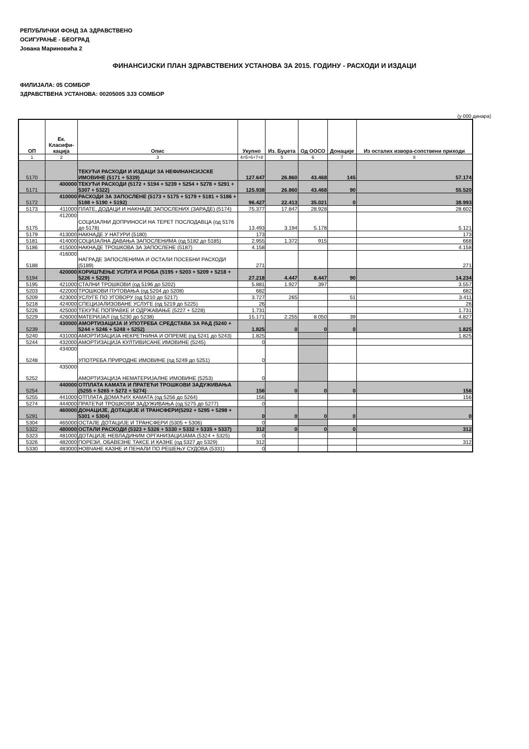РЕПУБЛИЧКИ ФОНД ЗА ЗДРАВСТВЕНО
ОСИГУРАЊЕ - БЕОГРАД
Јована Мариновића 2
ФИНАНСИЈСКИ ПЛАН ЗДРАВСТВЕНИХ УСТАНОВА ЗА 2015. ГОДИНУ - РАСХОДИ И ИЗДАЦИ
ФИЛИЈАЛА: 05 СОМБОР
ЗДРАВСТВЕНА УСТАНОВА: 00205005 ЗЈЗ СОМБОР
(у 000 динара)
| ОП | Ек. Класифи-кација | Опис | Укупно | Из. Буџета | Од ООСО | Донације | Из осталих извора-сопствени приходи |
| --- | --- | --- | --- | --- | --- | --- | --- |
| 1 | 2 | 3 | 4=5+6+7+8 | 5 | 6 | 7 | 8 |
| 5170 | | ТЕКУЋИ РАСХОДИ И ИЗДАЦИ ЗА НЕФИНАНСИЈСКЕ ИМОВИНЕ (5171 + 5339) | 127.647 | 26.860 | 43.468 | 145 | 57.174 |
| 5171 | 400000 | ТЕКУЋИ РАСХОДИ (5172 + 5194 + 5239 + 5254 + 5278 + 5291 + 5307 + 5322) | 125.938 | 26.860 | 43.468 | 90 | 55.520 |
| 5172 | 410000 | РАСХОДИ ЗА ЗАПОСЛЕНЕ (5173 + 5175 + 5179 + 5181 + 5186 + 5188 + 5190 + 5192) | 96.427 | 22.413 | 35.021 | 0 | 38.993 |
| 5173 | 411000 | ПЛАТЕ, ДОДАЦИ И НАКНАДЕ ЗАПОСЛЕНИХ (ЗАРАДЕ) (5174) | 75.377 | 17.847 | 28.928 | | 28.602 |
| 5175 | 412000 | СОЦИЈАЛНИ ДОПРИНОСИ НА ТЕРЕТ ПОСЛОДАВЦА (од 5176 до 5178) | 13.493 | 3.194 | 5.178 | | 5.121 |
| 5179 | 413000 | НАКНАДЕ У НАТУРИ (5180) | 173 | | | | 173 |
| 5181 | 414000 | СОЦИЈАЛНА ДАВАЊА ЗАПОСЛЕНИМА (од 5182 до 5185) | 2.955 | 1.372 | 915 | | 668 |
| 5186 | 415000 | НАКНАДЕ ТРОШКОВА ЗА ЗАПОСЛЕНЕ (5187) | 4.158 | | | | 4.158 |
| 5188 | 416000 | НАГРАДЕ ЗАПОСЛЕНИМА И ОСТАЛИ ПОСЕБНИ РАСХОДИ (5189) | 271 | | | | 271 |
| 5194 | 420000 | КОРИШЋЕЊЕ УСЛУГА И РОБА (5195 + 5203 + 5209 + 5218 + 5226 + 5229) | 27.218 | 4.447 | 8.447 | 90 | 14.234 |
| 5195 | 421000 | СТАЛНИ ТРОШКОВИ (од 5196 до 5202) | 5.881 | 1.927 | 397 | | 3.557 |
| 5203 | 422000 | ТРОШКОВИ ПУТОВАЊА (од 5204 до 5208) | 682 | | | | 682 |
| 5209 | 423000 | УСЛУГЕ ПО УГОВОРУ (од 5210 до 5217) | 3.727 | 265 | | 51 | 3.411 |
| 5218 | 424000 | СПЕЦИЈАЛИЗОВАНЕ УСЛУГЕ (од 5219 до 5225) | 26 | | | | 26 |
| 5226 | 425000 | ТЕКУЋЕ ПОПРАВКЕ И ОДРЖАВАЊЕ (5227 + 5228) | 1.731 | | | | 1.731 |
| 5229 | 426000 | МАТЕРИЈАЛ (од 5230 до 5238) | 15.171 | 2.255 | 8.050 | 39 | 4.827 |
| 5239 | 430000 | АМОРТИЗАЦИЈА И УПОТРЕБА СРЕДСТАВА ЗА РАД (5240 + 5244 + 5246 + 5248 + 5252) | 1.825 | 0 | 0 | 0 | 1.825 |
| 5240 | 431000 | АМОРТИЗАЦИЈА НЕКРЕТНИНА И ОПРЕМЕ (од 5241 до 5243) | 1.825 | | | | 1.825 |
| 5244 | 432000 | АМОРТИЗАЦИЈА КУЛТИВИСАНЕ ИМОВИНЕ (5245) | 0 | | | | |
| 5248 | 434000 | УПОТРЕБА ПРИРОДНЕ ИМОВИНЕ (од 5249 до 5251) | 0 | | | | |
| 5252 | 435000 | АМОРТИЗАЦИЈА НЕМАТЕРИЈАЛНЕ ИМОВИНЕ (5253) | 0 | | | | |
| 5254 | 440000 | ОТПЛАТА КАМАТА И ПРАТЕЋИ ТРОШКОВИ ЗАДУЖИВАЊА (5255 + 5265 + 5272 + 5274) | 156 | 0 | 0 | 0 | 156 |
| 5255 | 441000 | ОТПЛАТА ДОМАЋИХ КАМАТА (од 5256 до 5264) | 156 | | | | 156 |
| 5274 | 444000 | ПРАТЕЋИ ТРОШКОВИ ЗАДУЖИВАЊА (од 5275 до 5277) | 0 | | | | |
| 5291 | 460000 | ДОНАЦИЈЕ, ДОТАЦИЈЕ И ТРАНСФЕРИ(5292 + 5295 + 5298 + 5301 + 5304) | 0 | 0 | 0 | 0 | 0 |
| 5304 | 465000 | ОСТАЛЕ ДОТАЦИЈЕ И ТРАНСФЕРИ (5305 + 5306) | 0 | | | | |
| 5322 | 480000 | ОСТАЛИ РАСХОДИ (5323 + 5326 + 5330 + 5332 + 5335 + 5337) | 312 | 0 | 0 | 0 | 312 |
| 5323 | 481000 | ДОТАЦИЈЕ НЕВЛАДИНИМ ОРГАНИЗАЦИЈАМА (5324 + 5325) | 0 | | | | |
| 5326 | 482000 | ПОРЕЗИ, ОБАВЕЗНЕ ТАКСЕ И КАЗНЕ (од 5327 до 5329) | 312 | | | | 312 |
| 5330 | 483000 | НОВЧАНЕ КАЗНЕ И ПЕНАЛИ ПО РЕШЕЊУ СУДОВА (5331) | 0 | | | | |